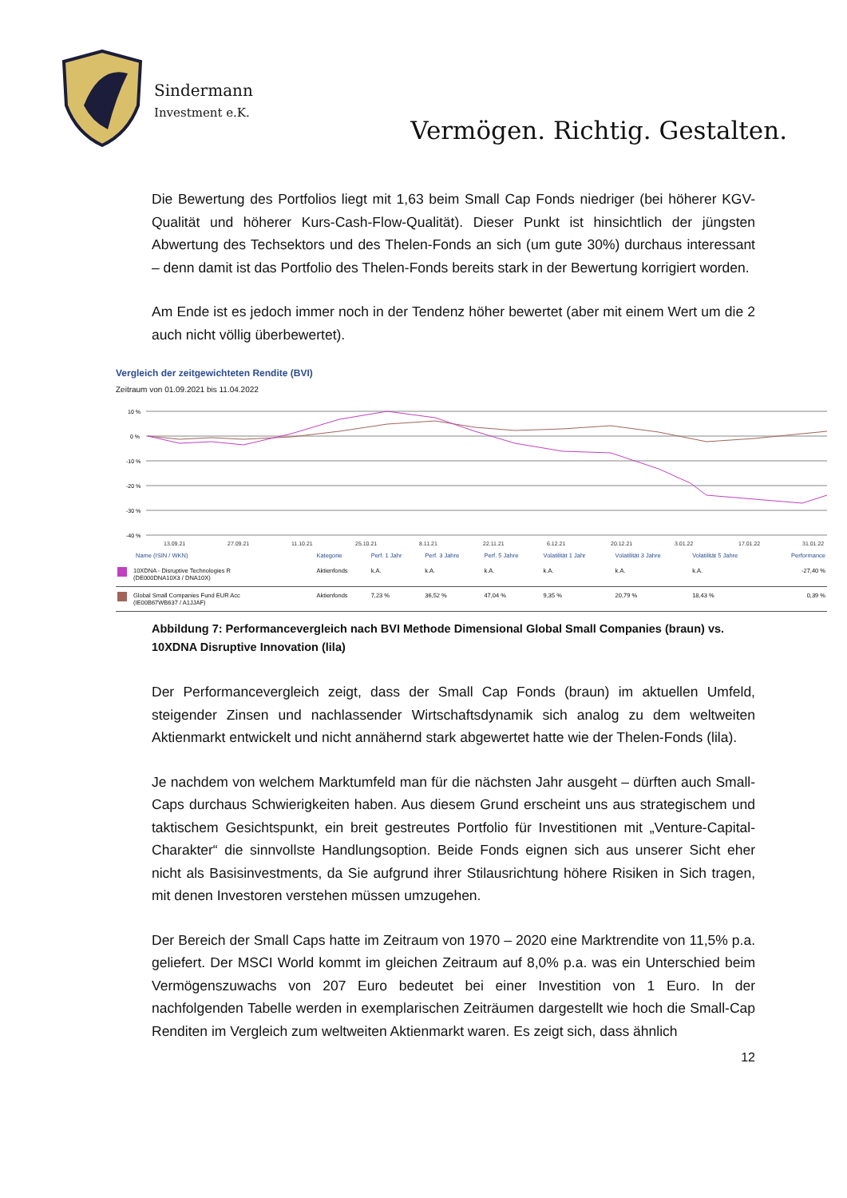Sindermann
Investment e.K.
Vermögen. Richtig. Gestalten.
Die Bewertung des Portfolios liegt mit 1,63 beim Small Cap Fonds niedriger (bei höherer KGV-Qualität und höherer Kurs-Cash-Flow-Qualität). Dieser Punkt ist hinsichtlich der jüngsten Abwertung des Techsektors und des Thelen-Fonds an sich (um gute 30%) durchaus interessant – denn damit ist das Portfolio des Thelen-Fonds bereits stark in der Bewertung korrigiert worden.
Am Ende ist es jedoch immer noch in der Tendenz höher bewertet (aber mit einem Wert um die 2 auch nicht völlig überbewertet).
Vergleich der zeitgewichteten Rendite (BVI)
Zeitraum von 01.09.2021 bis 11.04.2022
10 %
0 %
-10 %
-20 %
-30 %
-40 %
13.09.21
27.09.21
11.10.21
25.10.21
8.11.21
22.11.21
6.12.21
20.12.21
3.01.22
17.01.22
31.01.22
| Name (ISIN / WKN) | Kategorie | Perf. 1 Jahr | Perf. 3 Jahre | Perf. 5 Jahre | Volatilität 1 Jahr | Volatilität 3 Jahre | Volatilität 5 Jahre | Performance |
| --- | --- | --- | --- | --- | --- | --- | --- | --- |
| 10XDNA - Disruptive Technologies R (DE000DNA10X3 / DNA10X) | Aktienfonds | k.A. | k.A. | k.A. | k.A. | k.A. | k.A. | -27,40 % |
| Global Small Companies Fund EUR Acc (IE00B67WB637 / A1JJAF) | Aktienfonds | 7,23 % | 36,52 % | 47,04 % | 9,35 % | 20,79 % | 18,43 % | 0,39 % |
Abbildung 7: Performancevergleich nach BVI Methode Dimensional Global Small Companies (braun) vs. 10XDNA Disruptive Innovation (lila)
Der Performancevergleich zeigt, dass der Small Cap Fonds (braun) im aktuellen Umfeld, steigender Zinsen und nachlassender Wirtschaftsdynamik sich analog zu dem weltweiten Aktienmarkt entwickelt und nicht annähernd stark abgewertet hatte wie der Thelen-Fonds (lila).
Je nachdem von welchem Marktumfeld man für die nächsten Jahr ausgeht – dürften auch Small-Caps durchaus Schwierigkeiten haben. Aus diesem Grund erscheint uns aus strategischem und taktischem Gesichtspunkt, ein breit gestreutes Portfolio für Investitionen mit „Venture-Capital-Charakter“ die sinnvollste Handlungsoption. Beide Fonds eignen sich aus unserer Sicht eher nicht als Basisinvestments, da Sie aufgrund ihrer Stilausrichtung höhere Risiken in Sich tragen, mit denen Investoren verstehen müssen umzugehen.
Der Bereich der Small Caps hatte im Zeitraum von 1970 – 2020 eine Marktrendite von 11,5% p.a. geliefert. Der MSCI World kommt im gleichen Zeitraum auf 8,0% p.a. was ein Unterschied beim Vermögenszuwachs von 207 Euro bedeutet bei einer Investition von 1 Euro. In der nachfolgenden Tabelle werden in exemplarischen Zeiträumen dargestellt wie hoch die Small-Cap Renditen im Vergleich zum weltweiten Aktienmarkt waren. Es zeigt sich, dass ähnlich
12